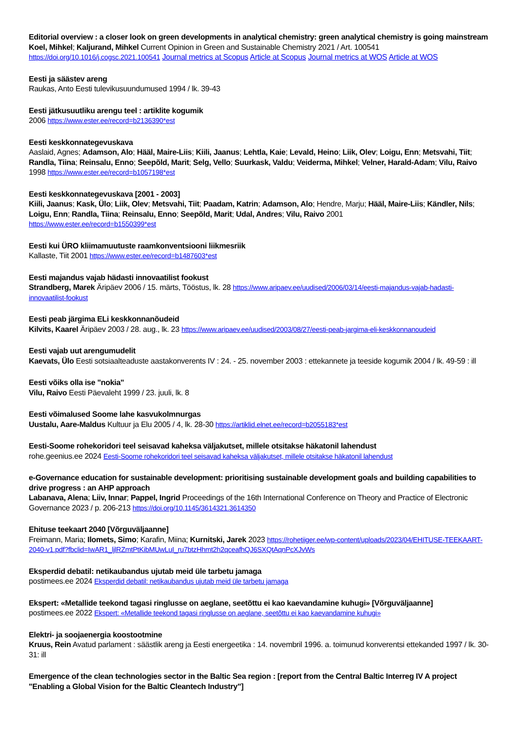Editorial overview : a closer look on green developments in analytical chemistry: green analytical chemistry is going mainstream
Koel, Mihkel; Kaljurand, Mihkel Current Opinion in Green and Sustainable Chemistry 2021 / Art. 100541
https://doi.org/10.1016/j.cogsc.2021.100541 Journal metrics at Scopus Article at Scopus Journal metrics at WOS Article at WOS
Eesti ja säästev areng
Raukas, Anto Eesti tulevikusuundumused 1994 / lk. 39-43
Eesti jätkusuutliku arengu teel : artiklite kogumik
2006 https://www.ester.ee/record=b2136390*est
Eesti keskkonnategevuskava
Aaslaid, Agnes; Adamson, Alo; Hääl, Maire-Liis; Kiili, Jaanus; Lehtla, Kaie; Levald, Heino; Liik, Olev; Loigu, Enn; Metsvahi, Tiit; Randla, Tiina; Reinsalu, Enno; Seepõld, Marit; Selg, Vello; Suurkask, Valdu; Veiderma, Mihkel; Velner, Harald-Adam; Vilu, Raivo 1998 https://www.ester.ee/record=b1057198*est
Eesti keskkonnategevuskava [2001 - 2003]
Kiili, Jaanus; Kask, Ülo; Liik, Olev; Metsvahi, Tiit; Paadam, Katrin; Adamson, Alo; Hendre, Marju; Hääl, Maire-Liis; Kändler, Nils; Loigu, Enn; Randla, Tiina; Reinsalu, Enno; Seepõld, Marit; Udal, Andres; Vilu, Raivo 2001
https://www.ester.ee/record=b1550399*est
Eesti kui ÜRO kliimamuutuste raamkonventsiooni liikmesriik
Kallaste, Tiit 2001 https://www.ester.ee/record=b1487603*est
Eesti majandus vajab hädasti innovaatilist fookust
Strandberg, Marek Äripäev 2006 / 15. märts, Tööstus, lk. 28 https://www.aripaev.ee/uudised/2006/03/14/eesti-majandus-vajab-hadasti-innovaatilist-fookust
Eesti peab järgima ELi keskkonnanõudeid
Kilvits, Kaarel Äripäev 2003 / 28. aug., lk. 23 https://www.aripaev.ee/uudised/2003/08/27/eesti-peab-jargima-eli-keskkonnanoudeid
Eesti vajab uut arengumudelit
Kaevats, Ülo Eesti sotsiaalteaduste aastakonverents IV : 24. - 25. november 2003 : ettekannete ja teeside kogumik 2004 / lk. 49-59 : ill
Eesti võiks olla ise "nokia"
Vilu, Raivo Eesti Päevaleht 1999 / 23. juuli, lk. 8
Eesti võimalused Soome lahe kasvukolmnurgas
Uustalu, Aare-Maldus Kultuur ja Elu 2005 / 4, lk. 28-30 https://artiklid.elnet.ee/record=b2055183*est
Eesti-Soome rohekoridori teel seisavad kaheksa väljakutset, millele otsitakse häkatonil lahendust
rohe.geenius.ee 2024 Eesti-Soome rohekoridori teel seisavad kaheksa väljakutset, millele otsitakse häkatonil lahendust
e-Governance education for sustainable development: prioritising sustainable development goals and building capabilities to drive progress : an AHP approach
Labanava, Alena; Liiv, Innar; Pappel, Ingrid Proceedings of the 16th International Conference on Theory and Practice of Electronic Governance 2023 / p. 206-213 https://doi.org/10.1145/3614321.3614350
Ehituse teekaart 2040 [Võrguväljaanne]
Freimann, Maria; Ilomets, Simo; Karafin, Miina; Kurnitski, Jarek 2023 https://rohetiiger.ee/wp-content/uploads/2023/04/EHITUSE-TEEKAART-2040-v1.pdf?fbclid=IwAR1_ljlRZmtPtKibMUwLuI_ru7btzHhmt2h2qceafhQJ6SXQtAqnPcXJvWs
Eksperdid debatil: netikaubandus ujutab meid üle tarbetu jamaga
postimees.ee 2024 Eksperdid debatil: netikaubandus ujutab meid üle tarbetu jamaga
Ekspert: «Metallide teekond tagasi ringlusse on aeglane, seetõttu ei kao kaevandamine kuhugi» [Võrguväljaanne]
postimees.ee 2022 Ekspert: «Metallide teekond tagasi ringlusse on aeglane, seetõttu ei kao kaevandamine kuhugi»
Elektri- ja soojaenergia koostootmine
Kruus, Rein Avatud parlament : säästlik areng ja Eesti energeetika : 14. novembril 1996. a. toimunud konverentsi ettekanded 1997 / lk. 30-31: ill
Emergence of the clean technologies sector in the Baltic Sea region : [report from the Central Baltic Interreg IV A project "Enabling a Global Vision for the Baltic Cleantech Industry"]